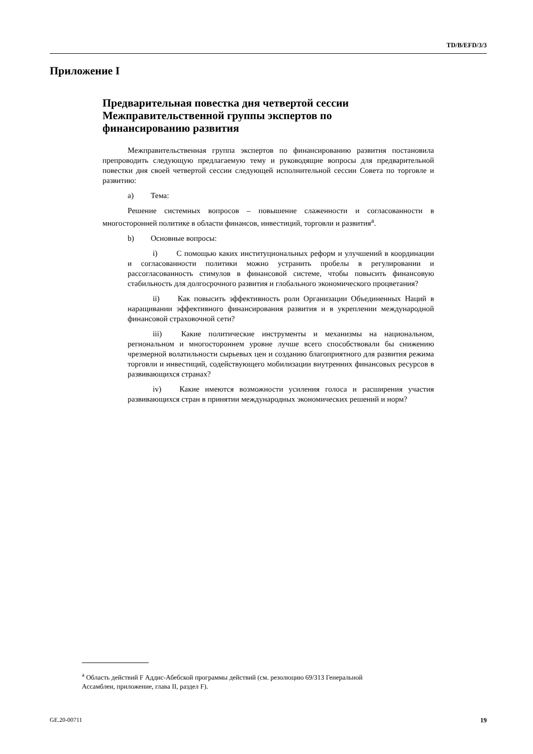TD/B/EFD/3/3
Приложение I
Предварительная повестка дня четвертой сессии Межправительственной группы экспертов по финансированию развития
Межправительственная группа экспертов по финансированию развития постановила препроводить следующую предлагаемую тему и руководящие вопросы для предварительной повестки дня своей четвертой сессии следующей исполнительной сессии Совета по торговле и развитию:
a) Тема:
Решение системных вопросов – повышение слаженности и согласованности в многосторонней политике в области финансов, инвестиций, торговли и развития<sup>a</sup>.
b) Основные вопросы:
i) С помощью каких институциональных реформ и улучшений в координации и согласованности политики можно устранить пробелы в регулировании и рассогласованность стимулов в финансовой системе, чтобы повысить финансовую стабильность для долгосрочного развития и глобального экономического процветания?
ii) Как повысить эффективность роли Организации Объединенных Наций в наращивании эффективного финансирования развития и в укреплении международной финансовой страховочной сети?
iii) Какие политические инструменты и механизмы на национальном, региональном и многостороннем уровне лучше всего способствовали бы снижению чрезмерной волатильности сырьевых цен и созданию благоприятного для развития режима торговли и инвестиций, содействующего мобилизации внутренних финансовых ресурсов в развивающихся странах?
iv) Какие имеются возможности усиления голоса и расширения участия развивающихся стран в принятии международных экономических решений и норм?
<sup>a</sup> Область действий F Аддис-Абебской программы действий (см. резолюцию 69/313 Генеральной Ассамблеи, приложение, глава II, раздел F).
GE.20-00711 19